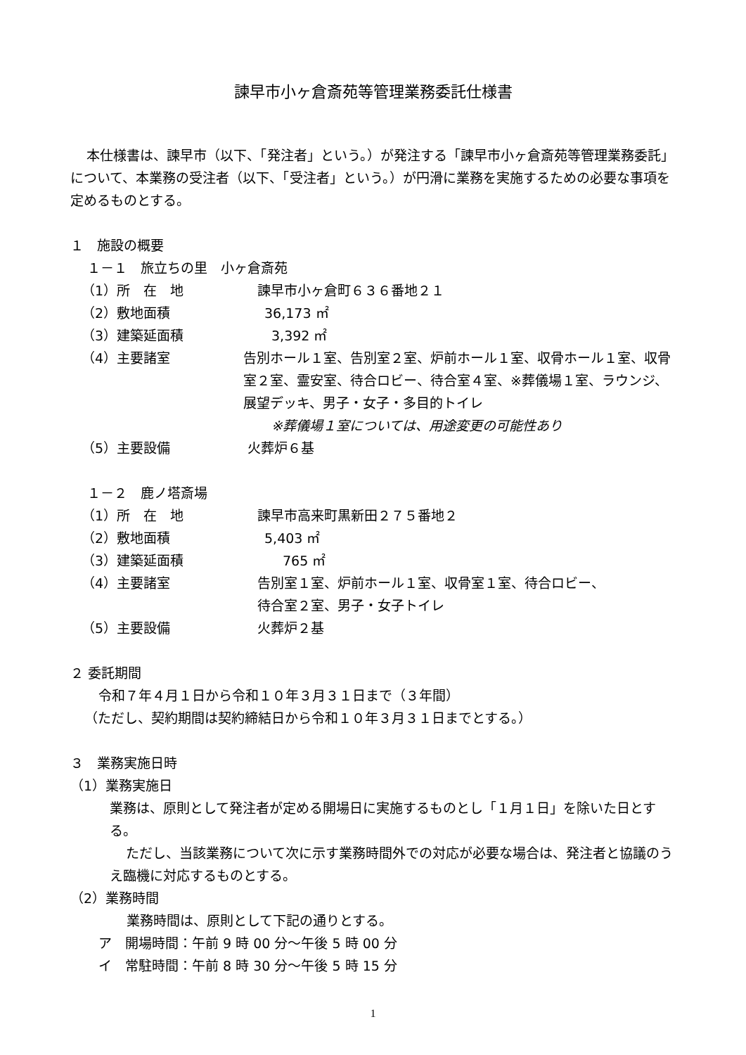諫早市小ヶ倉斎苑等管理業務委託仕様書
本仕様書は、諫早市（以下、「発注者」という。）が発注する「諫早市小ヶ倉斎苑等管理業務委託」について、本業務の受注者（以下、「受注者」という。）が円滑に業務を実施するための必要な事項を定めるものとする。
１　施設の概要
１－１　旅立ちの里　小ヶ倉斎苑
（1）所　在　地 諫早市小ヶ倉町６３６番地２１
（2）敷地面積 36,173 ㎡
（3）建築延面積 3,392 ㎡
（4）主要諸室 告別ホール１室、告別室２室、炉前ホール１室、収骨ホール１室、収骨室２室、霊安室、待合ロビー、待合室４室、※葬儀場１室、ラウンジ、展望デッキ、男子・女子・多目的トイレ
※葬儀場１室については、用途変更の可能性あり
（5）主要設備 火葬炉６基
１－２　鹿ノ塔斎場
（1）所　在　地 諫早市高来町黒新田２７５番地２
（2）敷地面積 5,403 ㎡
（3）建築延面積 765 ㎡
（4）主要諸室 告別室１室、炉前ホール１室、収骨室１室、待合ロビー、
待合室２室、男子・女子トイレ
（5）主要設備 火葬炉２基
２ 委託期間
令和７年４月１日から令和１０年３月３１日まで（３年間）
（ただし、契約期間は契約締結日から令和１０年３月３１日までとする。）
３　業務実施日時
（1）業務実施日
業務は、原則として発注者が定める開場日に実施するものとし「１月１日」を除いた日とする。
ただし、当該業務について次に示す業務時間外での対応が必要な場合は、発注者と協議のうえ臨機に対応するものとする。
（2）業務時間
業務時間は、原則として下記の通りとする。
ア　開場時間：午前 9 時 00 分～午後 5 時 00 分
イ　常駐時間：午前 8 時 30 分～午後 5 時 15 分
1